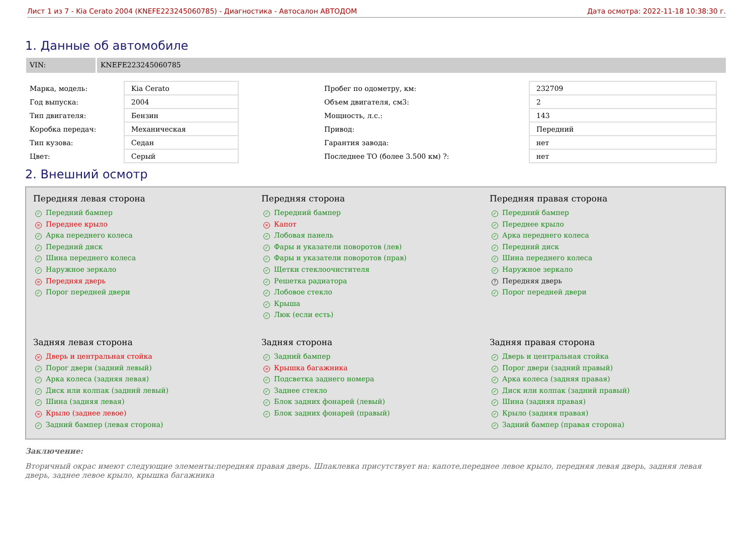Лист 1 из 7 - Kia Cerato 2004 (KNEFE223245060785) - Диагностика - Автосалон АВТОДОМ Дата осмотра: 2022-11-18 10:38:30 г.
1. Данные об автомобиле
VIN: KNEFE223245060785
| Марка, модель: | Kia Cerato | Пробег по одометру, км: | 232709 |
| Год выпуска: | 2004 | Объем двигателя, см3: | 2 |
| Тип двигателя: | Бензин | Мощность, л.с.: | 143 |
| Коробка передач: | Механическая | Привод: | Передний |
| Тип кузова: | Седан | Гарантия завода: | нет |
| Цвет: | Серый | Последнее ТО (более 3.500 км) ?: | нет |
2. Внешний осмотр
Передняя левая сторона
✓ Передний бампер
× Переднее крыло
✓ Арка переднего колеса
✓ Передний диск
✓ Шина переднего колеса
✓ Наружное зеркало
× Передняя дверь
✓ Порог передней двери
Передняя сторона
✓ Передний бампер
× Капот
✓ Лобовая панель
✓ Фары и указатели поворотов (лев)
✓ Фары и указатели поворотов (прав)
✓ Щетки стеклоочистителя
✓ Решетка радиатора
✓ Лобовое стекло
✓ Крыша
✓ Люк (если есть)
Передняя правая сторона
✓ Передний бампер
✓ Переднее крыло
✓ Арка переднего колеса
✓ Передний диск
✓ Шина переднего колеса
✓ Наружное зеркало
? Передняя дверь
✓ Порог передней двери
Задняя левая сторона
× Дверь и центральная стойка
✓ Порог двери (задний левый)
✓ Арка колеса (задняя левая)
✓ Диск или колпак (задний левый)
✓ Шина (задняя левая)
× Крыло (заднее левое)
✓ Задний бампер (левая сторона)
Задняя сторона
✓ Задний бампер
× Крышка багажника
✓ Подсветка заднего номера
✓ Заднее стекло
✓ Блок задних фонарей (левый)
✓ Блок задних фонарей (правый)
Задняя правая сторона
✓ Дверь и центральная стойка
✓ Порог двери (задний правый)
✓ Арка колеса (задняя правая)
✓ Диск или колпак (задний правый)
✓ Шина (задняя правая)
✓ Крыло (задняя правая)
✓ Задний бампер (правая сторона)
Заключение:
Вторичный окрас имеют следующие элементы:передняя правая дверь. Шпаклевка присутствует на: капоте,переднее левое крыло, передняя левая дверь, задняя левая дверь, заднее левое крыло, крышка багажника